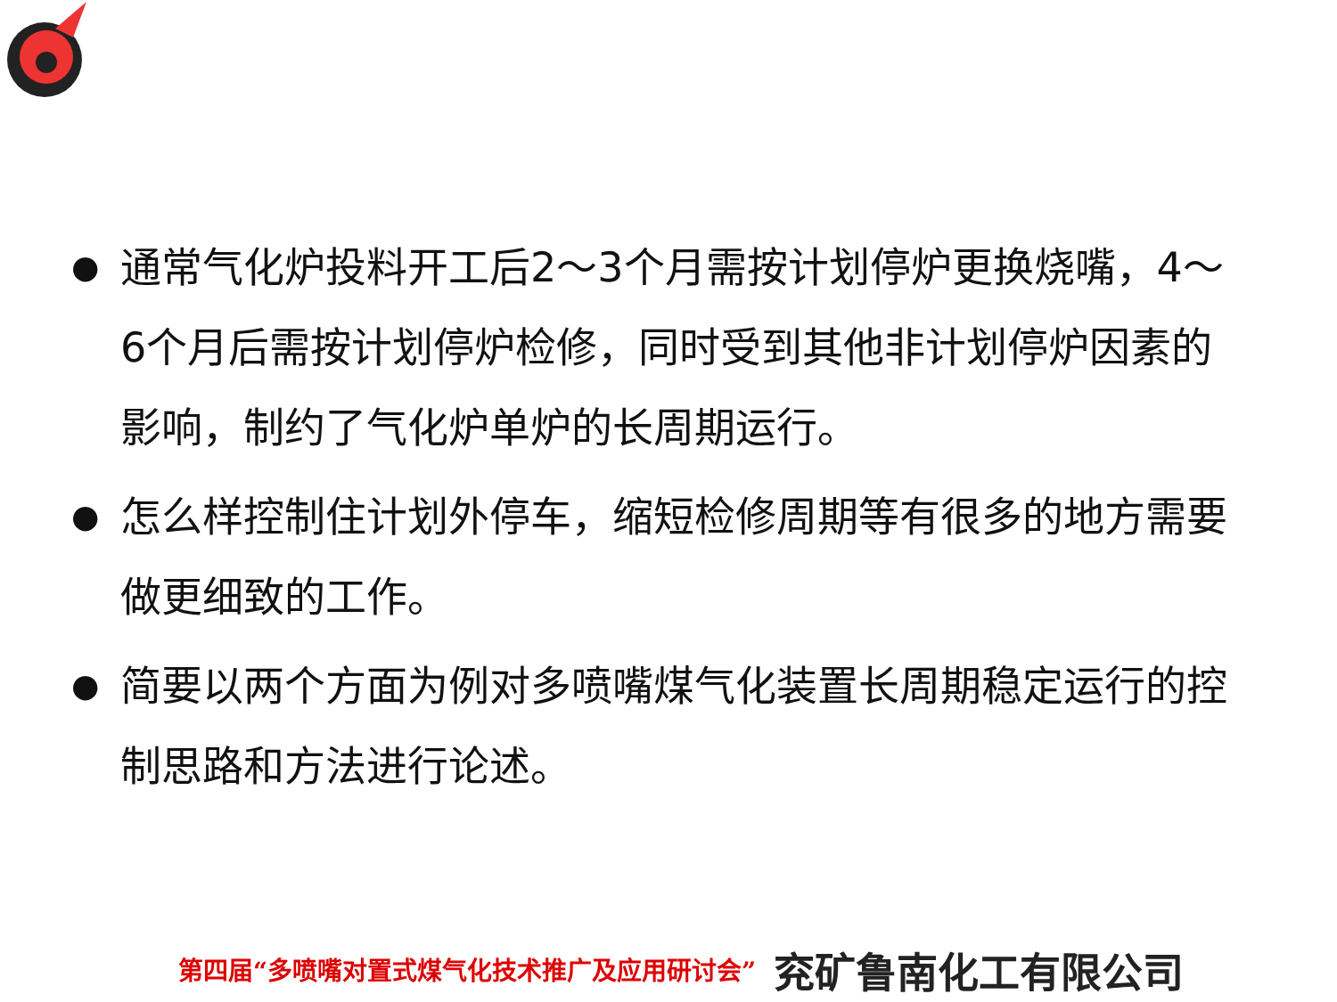● 通常气化炉投料开工后2～3个月需按计划停炉更换烧嘴，4～6个月后需按计划停炉检修，同时受到其他非计划停炉因素的影响，制约了气化炉单炉的长周期运行。
● 怎么样控制住计划外停车，缩短检修周期等有很多的地方需要做更细致的工作。
● 简要以两个方面为例对多喷嘴煤气化装置长周期稳定运行的控制思路和方法进行论述。
第四届“多喷嘴对置式煤气化技术推广及应用研讨会” 兖矿鲁南化工有限公司